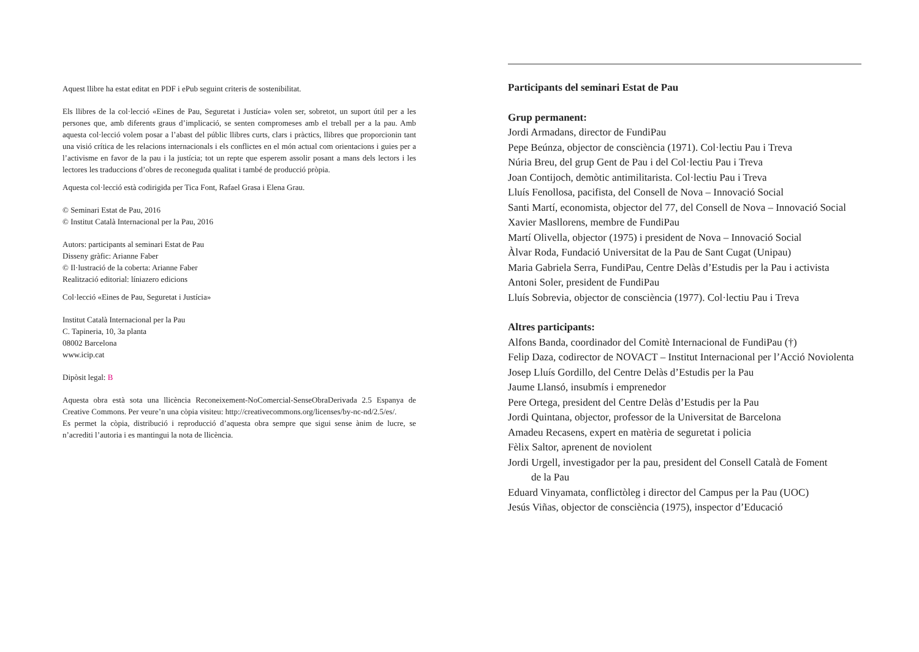Aquest llibre ha estat editat en PDF i ePub seguint criteris de sostenibilitat.
Els llibres de la col·lecció «Eines de Pau, Seguretat i Justícia» volen ser, sobretot, un suport útil per a les persones que, amb diferents graus d’implicació, se senten compromeses amb el treball per a la pau. Amb aquesta col·lecció volem posar a l’abast del públic llibres curts, clars i pràctics, llibres que proporcionin tant una visió crítica de les relacions internacionals i els conflictes en el món actual com orientacions i guies per a l’activisme en favor de la pau i la justícia; tot un repte que esperem assolir posant a mans dels lectors i les lectores les traduccions d’obres de reconeguda qualitat i també de producció pròpia.
Aquesta col·lecció està codirigida per Tica Font, Rafael Grasa i Elena Grau.
© Seminari Estat de Pau, 2016
© Institut Català Internacional per la Pau, 2016
Autors: participants al seminari Estat de Pau
Disseny gràfic: Arianne Faber
© Il·lustració de la coberta: Arianne Faber
Realització editorial: líniazero edicions
Col·lecció «Eines de Pau, Seguretat i Justícia»
Institut Català Internacional per la Pau
C. Tapineria, 10, 3a planta
08002 Barcelona
www.icip.cat
Dipòsit legal: B
Aquesta obra està sota una llicència Reconeixement-NoComercial-SenseObraDerivada 2.5 Espanya de Creative Commons. Per veure’n una còpia visiteu: http://creativecommons.org/licenses/by-nc-nd/2.5/es/.
Es permet la còpia, distribució i reproducció d’aquesta obra sempre que sigui sense ànim de lucre, se n’acrediti l’autoria i es mantingui la nota de llicència.
Participants del seminari Estat de Pau
Grup permanent:
Jordi Armadans, director de FundiPau
Pepe Beúnza, objector de consciència (1971). Col·lectiu Pau i Treva
Núria Breu, del grup Gent de Pau i del Col·lectiu Pau i Treva
Joan Contijoch, demòtic antimilitarista. Col·lectiu Pau i Treva
Lluís Fenollosa, pacifista, del Consell de Nova – Innovació Social
Santi Martí, economista, objector del 77, del Consell de Nova – Innovació Social
Xavier Masllorens, membre de FundiPau
Martí Olivella, objector (1975) i president de Nova – Innovació Social
Àlvar Roda, Fundació Universitat de la Pau de Sant Cugat (Unipau)
Maria Gabriela Serra, FundiPau, Centre Delàs d’Estudis per la Pau i activista
Antoni Soler, president de FundiPau
Lluís Sobrevia, objector de consciència (1977). Col·lectiu Pau i Treva
Altres participants:
Alfons Banda, coordinador del Comitè Internacional de FundiPau (†)
Felip Daza, codirector de NOVACT – Institut Internacional per l’Acció Noviolenta
Josep Lluís Gordillo, del Centre Delàs d’Estudis per la Pau
Jaume Llansó, insubmís i emprenedor
Pere Ortega, president del Centre Delàs d’Estudis per la Pau
Jordi Quintana, objector, professor de la Universitat de Barcelona
Amadeu Recasens, expert en matèria de seguretat i policia
Fèlix Saltor, aprenent de noviolent
Jordi Urgell, investigador per la pau, president del Consell Català de Foment
de la Pau
Eduard Vinyamata, conflictòleg i director del Campus per la Pau (UOC)
Jesús Viñas, objector de consciència (1975), inspector d’Educació